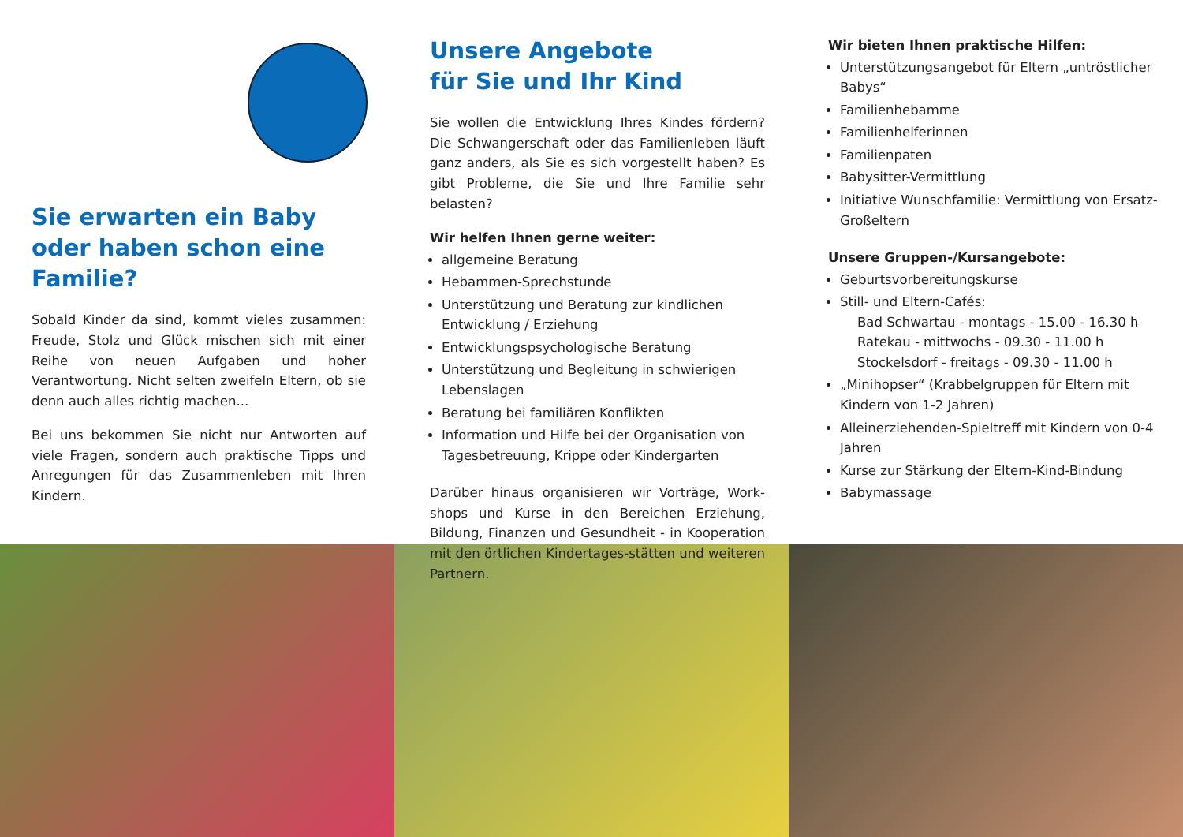Sie erwarten ein Baby oder haben schon eine Familie?
Sobald Kinder da sind, kommt vieles zusammen: Freude, Stolz und Glück mischen sich mit einer Reihe von neuen Aufgaben und hoher Verantwortung. Nicht selten zweifeln Eltern, ob sie denn auch alles richtig machen...
Bei uns bekommen Sie nicht nur Antworten auf viele Fragen, sondern auch praktische Tipps und Anregungen für das Zusammenleben mit Ihren Kindern.
Unsere Angebote
für Sie und Ihr Kind
Sie wollen die Entwicklung Ihres Kindes fördern? Die Schwangerschaft oder das Familienleben läuft ganz anders, als Sie es sich vorgestellt haben? Es gibt Probleme, die Sie und Ihre Familie sehr belasten?
Wir helfen Ihnen gerne weiter:
allgemeine Beratung
Hebammen-Sprechstunde
Unterstützung und Beratung zur kindlichen Entwicklung / Erziehung
Entwicklungspsychologische Beratung
Unterstützung und Begleitung in schwierigen Lebenslagen
Beratung bei familiären Konflikten
Information und Hilfe bei der Organisation von Tagesbetreuung, Krippe oder Kindergarten
Darüber hinaus organisieren wir Vorträge, Work-shops und Kurse in den Bereichen Erziehung, Bildung, Finanzen und Gesundheit - in Kooperation mit den örtlichen Kindertages-stätten und weiteren Partnern.
Wir bieten Ihnen praktische Hilfen:
Unterstützungsangebot für Eltern „untröstlicher Babys“
Familienhebamme
Familienhelferinnen
Familienpaten
Babysitter-Vermittlung
Initiative Wunschfamilie: Vermittlung von Ersatz-Großeltern
Unsere Gruppen-/Kursangebote:
Geburtsvorbereitungskurse
Still- und Eltern-Cafés:
Bad Schwartau - montags - 15.00 - 16.30 h
Ratekau - mittwochs - 09.30 - 11.00 h
Stockelsdorf - freitags - 09.30 - 11.00 h
„Minihopser“ (Krabbelgruppen für Eltern mit Kindern von 1-2 Jahren)
Alleinerziehenden-Spieltreff mit Kindern von 0-4 Jahren
Kurse zur Stärkung der Eltern-Kind-Bindung
Babymassage